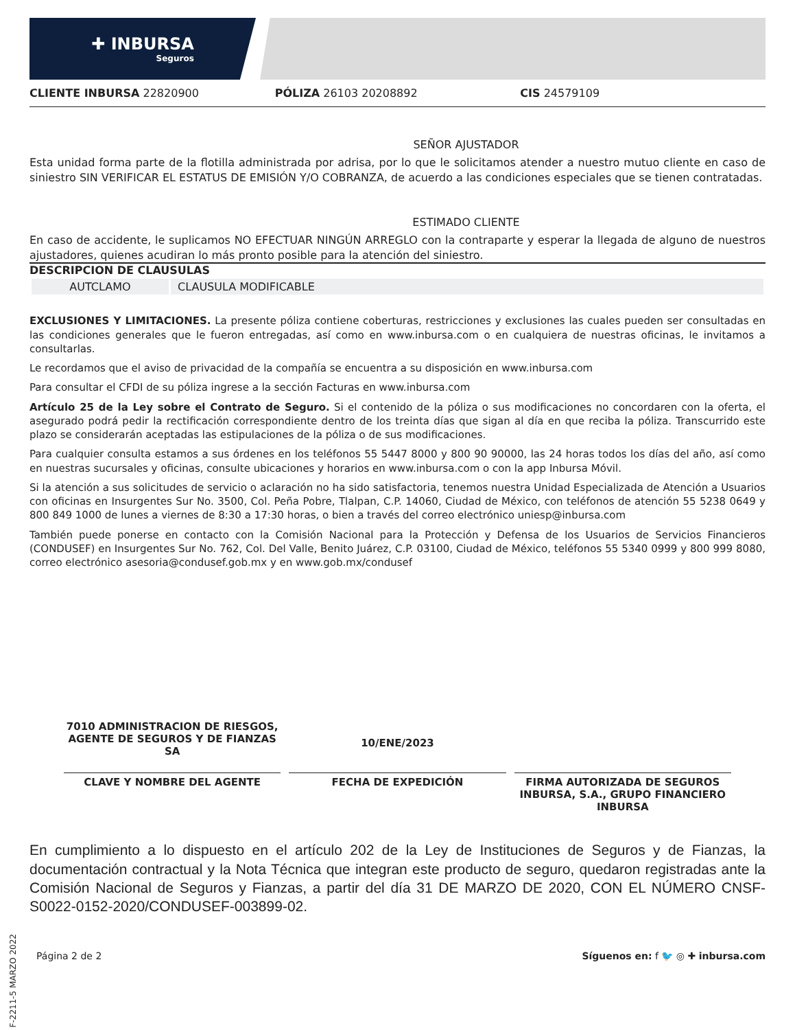✚ INBURSA
Seguros
CLIENTE INBURSA 22820900 PÓLIZA 26103 20208892 CIS 24579109
SEÑOR AJUSTADOR
Esta unidad forma parte de la flotilla administrada por adrisa, por lo que le solicitamos atender a nuestro mutuo cliente en caso de siniestro SIN VERIFICAR EL ESTATUS DE EMISIÓN Y/O COBRANZA, de acuerdo a las condiciones especiales que se tienen contratadas.
ESTIMADO CLIENTE
En caso de accidente, le suplicamos NO EFECTUAR NINGÚN ARREGLO con la contraparte y esperar la llegada de alguno de nuestros ajustadores, quienes acudiran lo más pronto posible para la atención del siniestro.
DESCRIPCION DE CLAUSULAS
| AUTCLAMO | CLAUSULA MODIFICABLE |
EXCLUSIONES Y LIMITACIONES. La presente póliza contiene coberturas, restricciones y exclusiones las cuales pueden ser consultadas en las condiciones generales que le fueron entregadas, así como en www.inbursa.com o en cualquiera de nuestras oficinas, le invitamos a consultarlas.
Le recordamos que el aviso de privacidad de la compañía se encuentra a su disposición en www.inbursa.com
Para consultar el CFDI de su póliza ingrese a la sección Facturas en www.inbursa.com
Artículo 25 de la Ley sobre el Contrato de Seguro. Si el contenido de la póliza o sus modificaciones no concordaren con la oferta, el asegurado podrá pedir la rectificación correspondiente dentro de los treinta días que sigan al día en que reciba la póliza. Transcurrido este plazo se considerarán aceptadas las estipulaciones de la póliza o de sus modificaciones.
Para cualquier consulta estamos a sus órdenes en los teléfonos 55 5447 8000 y 800 90 90000, las 24 horas todos los días del año, así como en nuestras sucursales y oficinas, consulte ubicaciones y horarios en www.inbursa.com o con la app Inbursa Móvil.
Si la atención a sus solicitudes de servicio o aclaración no ha sido satisfactoria, tenemos nuestra Unidad Especializada de Atención a Usuarios con oficinas en Insurgentes Sur No. 3500, Col. Peña Pobre, Tlalpan, C.P. 14060, Ciudad de México, con teléfonos de atención 55 5238 0649 y 800 849 1000 de lunes a viernes de 8:30 a 17:30 horas, o bien a través del correo electrónico uniesp@inbursa.com
También puede ponerse en contacto con la Comisión Nacional para la Protección y Defensa de los Usuarios de Servicios Financieros (CONDUSEF) en Insurgentes Sur No. 762, Col. Del Valle, Benito Juárez, C.P. 03100, Ciudad de México, teléfonos 55 5340 0999 y 800 999 8080, correo electrónico asesoria@condusef.gob.mx y en www.gob.mx/condusef
7010 ADMINISTRACION DE RIESGOS, AGENTE DE SEGUROS Y DE FIANZAS SA
CLAVE Y NOMBRE DEL AGENTE
10/ENE/2023
FECHA DE EXPEDICIÓN
FIRMA AUTORIZADA DE SEGUROS INBURSA, S.A., GRUPO FINANCIERO INBURSA
En cumplimiento a lo dispuesto en el artículo 202 de la Ley de Instituciones de Seguros y de Fianzas, la documentación contractual y la Nota Técnica que integran este producto de seguro, quedaron registradas ante la Comisión Nacional de Seguros y Fianzas, a partir del día 31 DE MARZO DE 2020, CON EL NÚMERO CNSF-S0022-0152-2020/CONDUSEF-003899-02.
Página 2 de 2 Síguenos en: f 🐦 ◎ ✚ inbursa.com
F-2211-5 MARZO 2022